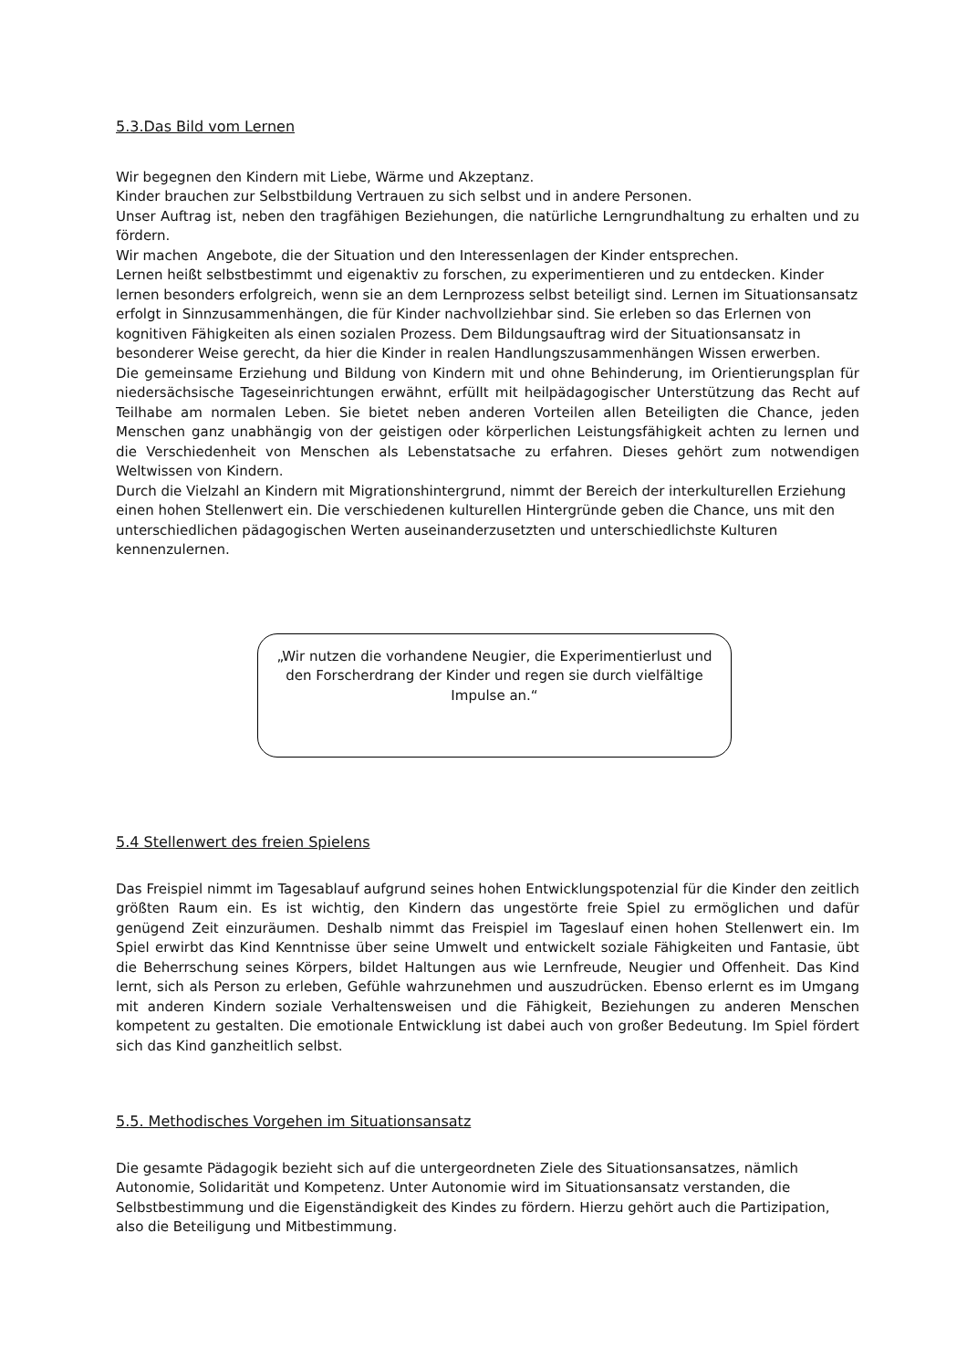5.3.Das Bild vom Lernen
Wir begegnen den Kindern mit Liebe, Wärme und Akzeptanz.
Kinder brauchen zur Selbstbildung Vertrauen zu sich selbst und in andere Personen.
Unser Auftrag ist, neben den tragfähigen Beziehungen, die natürliche Lerngrundhaltung zu erhalten und zu fördern.
Wir machen Angebote, die der Situation und den Interessenlagen der Kinder entsprechen.
Lernen heißt selbstbestimmt und eigenaktiv zu forschen, zu experimentieren und zu entdecken. Kinder lernen besonders erfolgreich, wenn sie an dem Lernprozess selbst beteiligt sind. Lernen im Situationsansatz erfolgt in Sinnzusammenhängen, die für Kinder nachvollziehbar sind. Sie erleben so das Erlernen von kognitiven Fähigkeiten als einen sozialen Prozess. Dem Bildungsauftrag wird der Situationsansatz in besonderer Weise gerecht, da hier die Kinder in realen Handlungszusammenhängen Wissen erwerben.
Die gemeinsame Erziehung und Bildung von Kindern mit und ohne Behinderung, im Orientierungsplan für niedersächsische Tageseinrichtungen erwähnt, erfüllt mit heilpädagogischer Unterstützung das Recht auf Teilhabe am normalen Leben. Sie bietet neben anderen Vorteilen allen Beteiligten die Chance, jeden Menschen ganz unabhängig von der geistigen oder körperlichen Leistungsfähigkeit achten zu lernen und die Verschiedenheit von Menschen als Lebenstatsache zu erfahren. Dieses gehört zum notwendigen Weltwissen von Kindern.
Durch die Vielzahl an Kindern mit Migrationshintergrund, nimmt der Bereich der interkulturellen Erziehung einen hohen Stellenwert ein. Die verschiedenen kulturellen Hintergründe geben die Chance, uns mit den unterschiedlichen pädagogischen Werten auseinanderzusetzten und unterschiedlichste Kulturen kennenzulernen.
„Wir nutzen die vorhandene Neugier, die Experimentierlust und den Forscherdrang der Kinder und regen sie durch vielfältige Impulse an.“
5.4 Stellenwert des freien Spielens
Das Freispiel nimmt im Tagesablauf aufgrund seines hohen Entwicklungspotenzial für die Kinder den zeitlich größten Raum ein. Es ist wichtig, den Kindern das ungestörte freie Spiel zu ermöglichen und dafür genügend Zeit einzuräumen. Deshalb nimmt das Freispiel im Tageslauf einen hohen Stellenwert ein. Im Spiel erwirbt das Kind Kenntnisse über seine Umwelt und entwickelt soziale Fähigkeiten und Fantasie, übt die Beherrschung seines Körpers, bildet Haltungen aus wie Lernfreude, Neugier und Offenheit. Das Kind lernt, sich als Person zu erleben, Gefühle wahrzunehmen und auszudrücken. Ebenso erlernt es im Umgang mit anderen Kindern soziale Verhaltensweisen und die Fähigkeit, Beziehungen zu anderen Menschen kompetent zu gestalten. Die emotionale Entwicklung ist dabei auch von großer Bedeutung. Im Spiel fördert sich das Kind ganzheitlich selbst.
5.5. Methodisches Vorgehen im Situationsansatz
Die gesamte Pädagogik bezieht sich auf die untergeordneten Ziele des Situationsansatzes, nämlich Autonomie, Solidarität und Kompetenz. Unter Autonomie wird im Situationsansatz verstanden, die Selbstbestimmung und die Eigenständigkeit des Kindes zu fördern. Hierzu gehört auch die Partizipation, also die Beteiligung und Mitbestimmung.